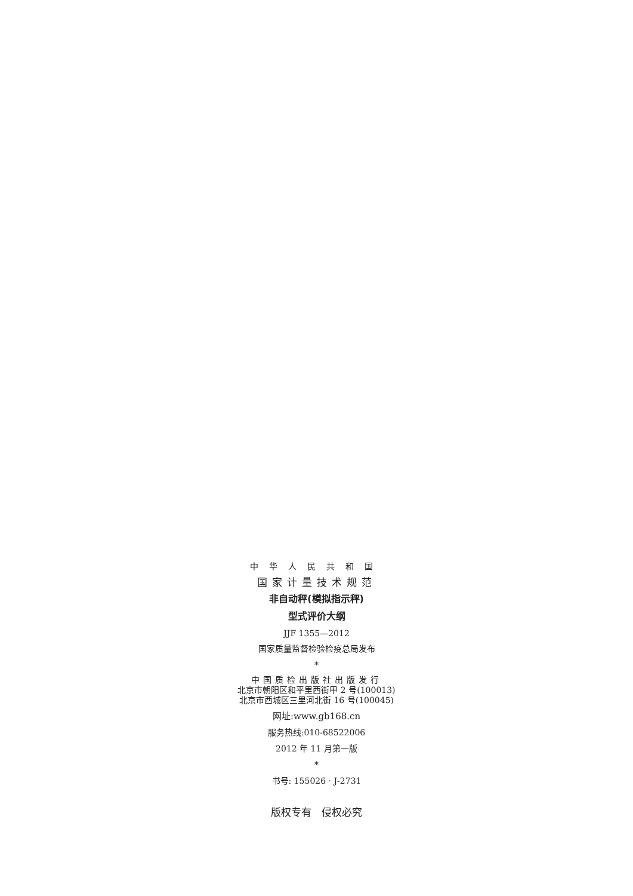中华人民共和国
国家计量技术规范
非自动秤(模拟指示秤)
型式评价大纲
JJF 1355—2012
国家质量监督检验检疫总局发布
*
中国质检出版社出版发行
北京市朝阳区和平里西街甲 2 号(100013)
北京市西城区三里河北街 16 号(100045)
网址:www.gb168.cn
服务热线:010-68522006
2012 年 11 月第一版
*
书号: 155026 · J-2731
版权专有　侵权必究